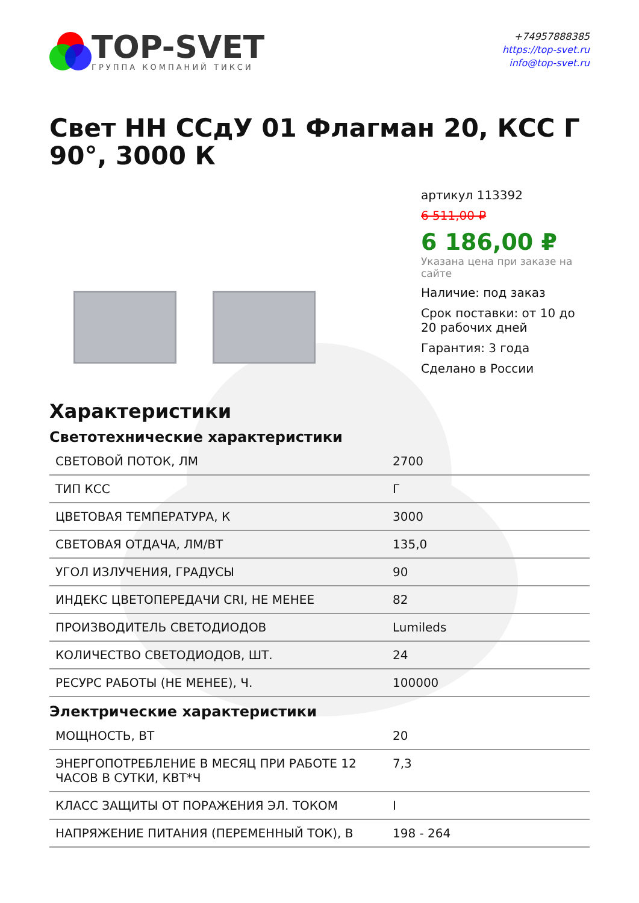TOP-SVET
ГРУППА КОМПАНИЙ ТИКСИ
+74957888385
https://top-svet.ru
info@top-svet.ru
Свет НН ССдУ 01 Флагман 20, КСС Г 90°, 3000 К
артикул 113392
6 511,00 ₽
6 186,00 ₽
Указана цена при заказе на сайте
Наличие: под заказ
Срок поставки: от 10 до 20 рабочих дней
Гарантия: 3 года
Сделано в России
Характеристики
Светотехнические характеристики
| СВЕТОВОЙ ПОТОК, ЛМ | 2700 |
| ТИП КСС | Г |
| ЦВЕТОВАЯ ТЕМПЕРАТУРА, К | 3000 |
| СВЕТОВАЯ ОТДАЧА, ЛМ/ВТ | 135,0 |
| УГОЛ ИЗЛУЧЕНИЯ, ГРАДУСЫ | 90 |
| ИНДЕКС ЦВЕТОПЕРЕДАЧИ CRI, НЕ МЕНЕЕ | 82 |
| ПРОИЗВОДИТЕЛЬ СВЕТОДИОДОВ | Lumileds |
| КОЛИЧЕСТВО СВЕТОДИОДОВ, ШТ. | 24 |
| РЕСУРС РАБОТЫ (НЕ МЕНЕЕ), Ч. | 100000 |
Электрические характеристики
| МОЩНОСТЬ, ВТ | 20 |
| ЭНЕРГОПОТРЕБЛЕНИЕ В МЕСЯЦ ПРИ РАБОТЕ 12 ЧАСОВ В СУТКИ, КВТ*Ч | 7,3 |
| КЛАСС ЗАЩИТЫ ОТ ПОРАЖЕНИЯ ЭЛ. ТОКОМ | I |
| НАПРЯЖЕНИЕ ПИТАНИЯ (ПЕРЕМЕННЫЙ ТОК), В | 198 - 264 |